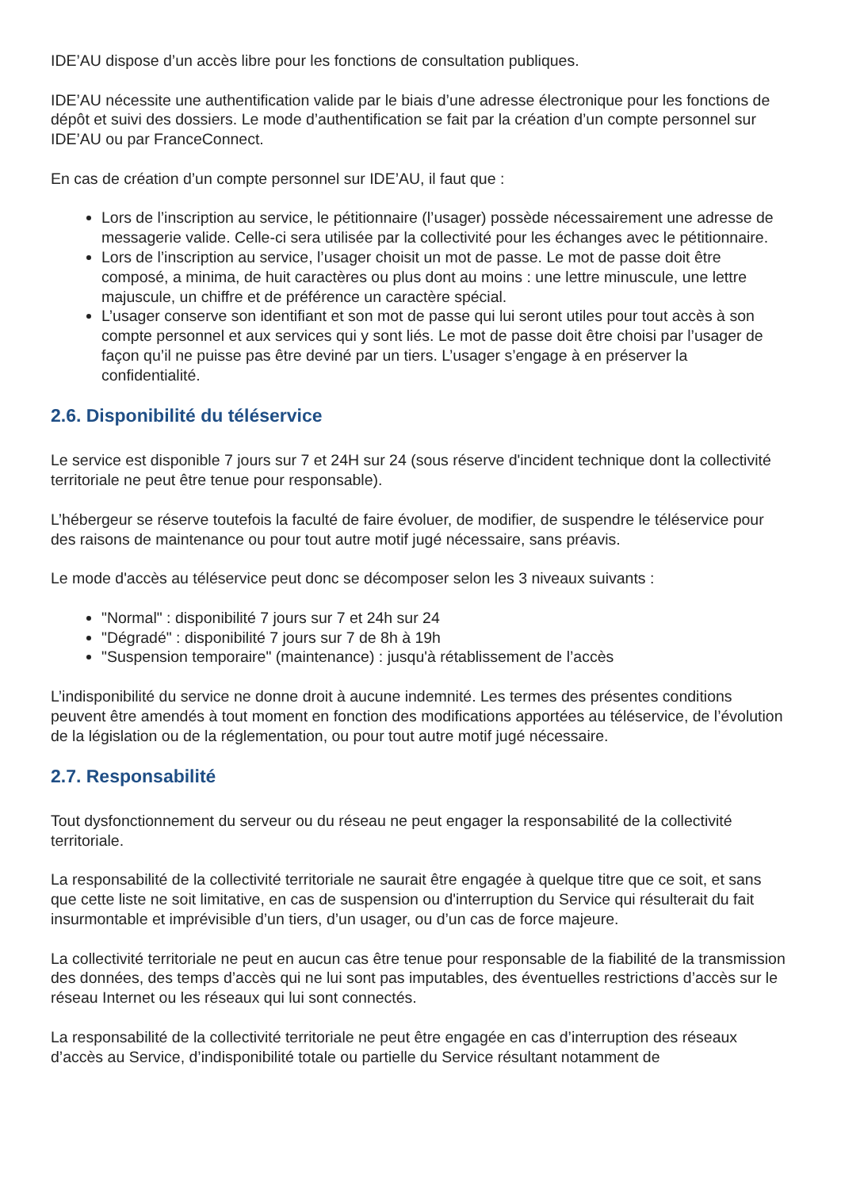IDE’AU dispose d’un accès libre pour les fonctions de consultation publiques.
IDE’AU nécessite une authentification valide par le biais d’une adresse électronique pour les fonctions de dépôt et suivi des dossiers. Le mode d’authentification se fait par la création d’un compte personnel sur IDE’AU ou par FranceConnect.
En cas de création d’un compte personnel sur IDE’AU, il faut que :
Lors de l’inscription au service, le pétitionnaire (l’usager) possède nécessairement une adresse de messagerie valide. Celle-ci sera utilisée par la collectivité pour les échanges avec le pétitionnaire.
Lors de l’inscription au service, l’usager choisit un mot de passe. Le mot de passe doit être composé, a minima, de huit caractères ou plus dont au moins : une lettre minuscule, une lettre majuscule, un chiffre et de préférence un caractère spécial.
L’usager conserve son identifiant et son mot de passe qui lui seront utiles pour tout accès à son compte personnel et aux services qui y sont liés. Le mot de passe doit être choisi par l’usager de façon qu’il ne puisse pas être deviné par un tiers. L’usager s’engage à en préserver la confidentialité.
2.6. Disponibilité du téléservice
Le service est disponible 7 jours sur 7 et 24H sur 24 (sous réserve d'incident technique dont la collectivité territoriale ne peut être tenue pour responsable).
L’hébergeur se réserve toutefois la faculté de faire évoluer, de modifier, de suspendre le téléservice pour des raisons de maintenance ou pour tout autre motif jugé nécessaire, sans préavis.
Le mode d'accès au téléservice peut donc se décomposer selon les 3 niveaux suivants :
"Normal" : disponibilité 7 jours sur 7 et 24h sur 24
"Dégradé" : disponibilité 7 jours sur 7 de 8h à 19h
"Suspension temporaire" (maintenance) : jusqu'à rétablissement de l’accès
L’indisponibilité du service ne donne droit à aucune indemnité. Les termes des présentes conditions peuvent être amendés à tout moment en fonction des modifications apportées au téléservice, de l’évolution de la législation ou de la réglementation, ou pour tout autre motif jugé nécessaire.
2.7. Responsabilité
Tout dysfonctionnement du serveur ou du réseau ne peut engager la responsabilité de la collectivité territoriale.
La responsabilité de la collectivité territoriale ne saurait être engagée à quelque titre que ce soit, et sans que cette liste ne soit limitative, en cas de suspension ou d'interruption du Service qui résulterait du fait insurmontable et imprévisible d’un tiers, d’un usager, ou d’un cas de force majeure.
La collectivité territoriale ne peut en aucun cas être tenue pour responsable de la fiabilité de la transmission des données, des temps d’accès qui ne lui sont pas imputables, des éventuelles restrictions d’accès sur le réseau Internet ou les réseaux qui lui sont connectés.
La responsabilité de la collectivité territoriale ne peut être engagée en cas d’interruption des réseaux d’accès au Service, d’indisponibilité totale ou partielle du Service résultant notamment de